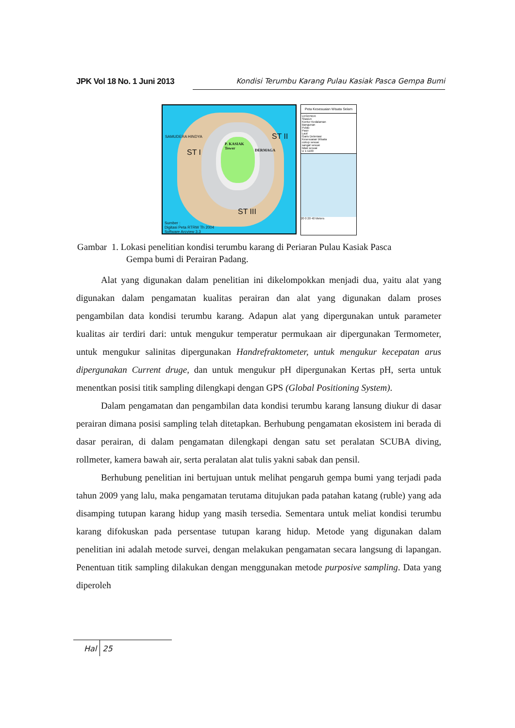JPK Vol 18 No. 1 Juni 2013 Kondisi Terumbu Karang Pulau Kasiak Pasca Gempa Bumi
P. KASIAK
Tower
ST I
ST II
ST III
DERMAGA
SAMUDERA HINDYA
Sumber :
Digitasi Peta RTRW Th 2004
Software Arcview 3.3
Peta Kesesuaian Wisata Selam
LEGENDA
Stasiun
Kontur Kedalaman
Bangunan
Pulau
Pasir
Laut
Garis Deleniasi
Kesesuaian Wisata
cukup sesuai
sangat sesuai
tidak sesuai
U 1:1100
20 0 20 40 Meters
Gambar 1. Lokasi penelitian kondisi terumbu karang di Periaran Pulau Kasiak Pasca
Gempa bumi di Perairan Padang.
Alat yang digunakan dalam penelitian ini dikelompokkan menjadi dua, yaitu alat yang digunakan dalam pengamatan kualitas perairan dan alat yang digunakan dalam proses pengambilan data kondisi terumbu karang. Adapun alat yang dipergunakan untuk parameter kualitas air terdiri dari: untuk mengukur temperatur permukaan air dipergunakan Termometer, untuk mengukur salinitas dipergunakan Handrefraktometer, untuk mengukur kecepatan arus dipergunakan Current druge, dan untuk mengukur pH dipergunakan Kertas pH, serta untuk menentkan posisi titik sampling dilengkapi dengan GPS (Global Positioning System).
Dalam pengamatan dan pengambilan data kondisi terumbu karang lansung diukur di dasar perairan dimana posisi sampling telah ditetapkan. Berhubung pengamatan ekosistem ini berada di dasar perairan, di dalam pengamatan dilengkapi dengan satu set peralatan SCUBA diving, rollmeter, kamera bawah air, serta peralatan alat tulis yakni sabak dan pensil.
Berhubung penelitian ini bertujuan untuk melihat pengaruh gempa bumi yang terjadi pada tahun 2009 yang lalu, maka pengamatan terutama ditujukan pada patahan katang (ruble) yang ada disamping tutupan karang hidup yang masih tersedia. Sementara untuk meliat kondisi terumbu karang difokuskan pada persentase tutupan karang hidup. Metode yang digunakan dalam penelitian ini adalah metode survei, dengan melakukan pengamatan secara langsung di lapangan. Penentuan titik sampling dilakukan dengan menggunakan metode purposive sampling. Data yang diperoleh
Hal 25